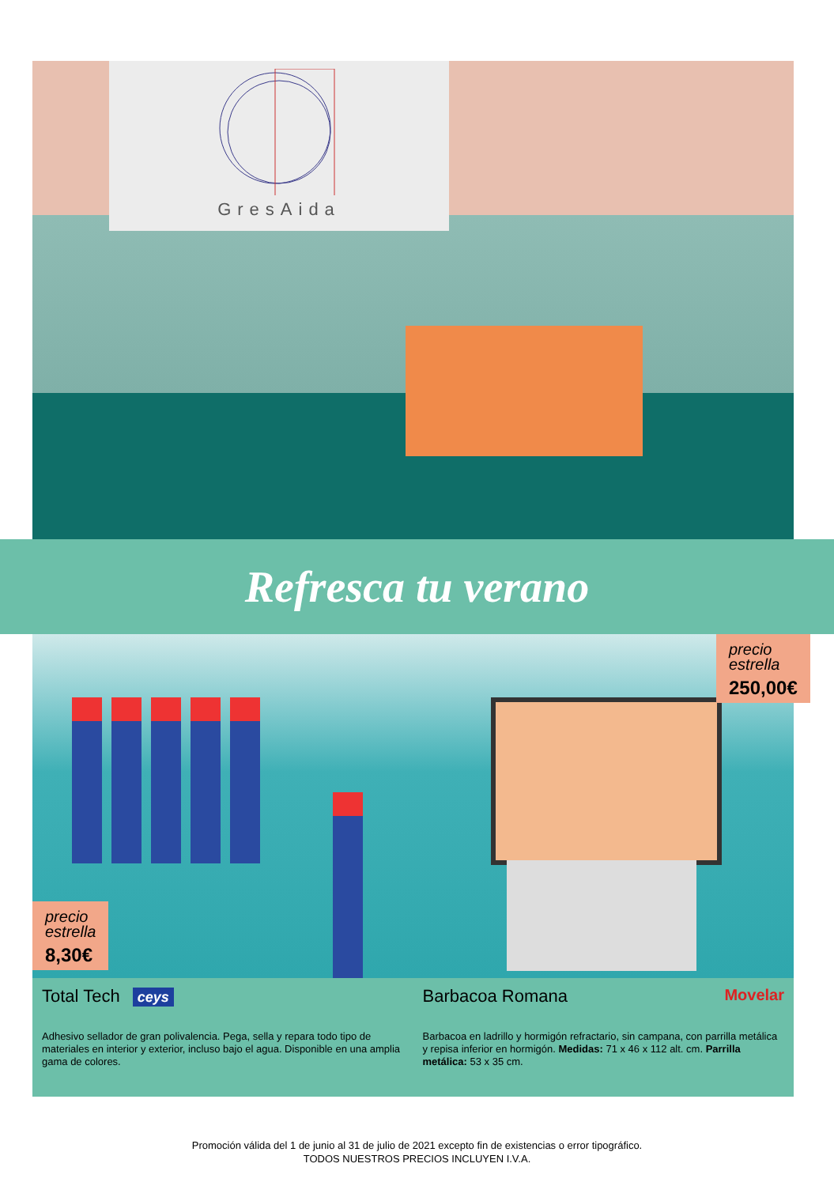GresAida
Refresca tu verano
precio
estrella
250,00€
precio
estrella
8,30€
Total Tech ceys
Adhesivo sellador de gran polivalencia. Pega, sella y repara todo tipo de materiales en interior y exterior, incluso bajo el agua. Disponible en una amplia gama de colores.
Barbacoa Romana Movelar
Barbacoa en ladrillo y hormigón refractario, sin campana, con parrilla metálica y repisa inferior en hormigón. Medidas: 71 x 46 x 112 alt. cm. Parrilla metálica: 53 x 35 cm.
Promoción válida del 1 de junio al 31 de julio de 2021 excepto fin de existencias o error tipográfico.
TODOS NUESTROS PRECIOS INCLUYEN I.V.A.